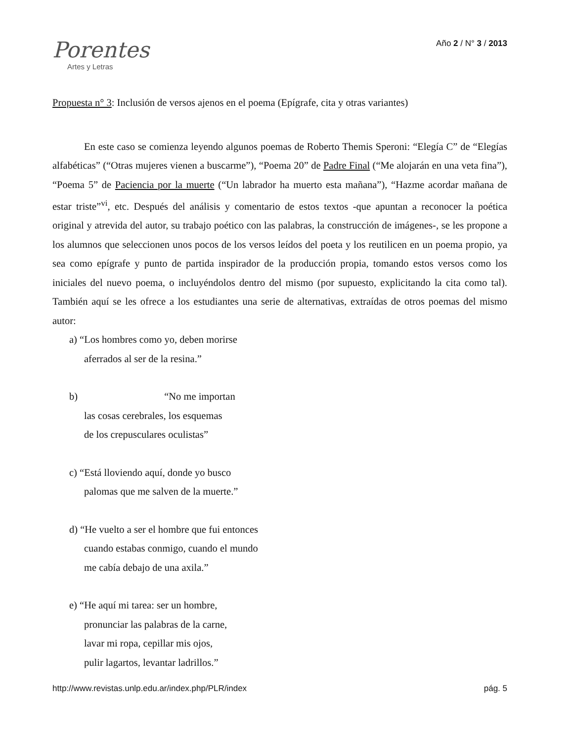Porentes
Artes y Letras
Año 2 / N° 3 / 2013
Propuesta n° 3: Inclusión de versos ajenos en el poema (Epígrafe, cita y otras variantes)
En este caso se comienza leyendo algunos poemas de Roberto Themis Speroni: “Elegía C” de “Elegías alfabéticas” (“Otras mujeres vienen a buscarme”), “Poema 20” de Padre Final (“Me alojarán en una veta fina”), “Poema 5” de Paciencia por la muerte (“Un labrador ha muerto esta mañana”), “Hazme acordar mañana de estar triste”<sup>vi</sup>, etc. Después del análisis y comentario de estos textos -que apuntan a reconocer la poética original y atrevida del autor, su trabajo poético con las palabras, la construcción de imágenes-, se les propone a los alumnos que seleccionen unos pocos de los versos leídos del poeta y los reutilicen en un poema propio, ya sea como epígrafe y punto de partida inspirador de la producción propia, tomando estos versos como los iniciales del nuevo poema, o incluyéndolos dentro del mismo (por supuesto, explicitando la cita como tal). También aquí se les ofrece a los estudiantes una serie de alternativas, extraídas de otros poemas del mismo autor:
a) “Los hombres como yo, deben morirse
aferrados al ser de la resina.”
b) “No me importan
las cosas cerebrales, los esquemas
de los crepusculares oculistas”
c) “Está lloviendo aquí, donde yo busco
palomas que me salven de la muerte.”
d) “He vuelto a ser el hombre que fui entonces
cuando estabas conmigo, cuando el mundo
me cabía debajo de una axila.”
e) “He aquí mi tarea: ser un hombre,
pronunciar las palabras de la carne,
lavar mi ropa, cepillar mis ojos,
pulir lagartos, levantar ladrillos.”
http://www.revistas.unlp.edu.ar/index.php/PLR/index pág. 5